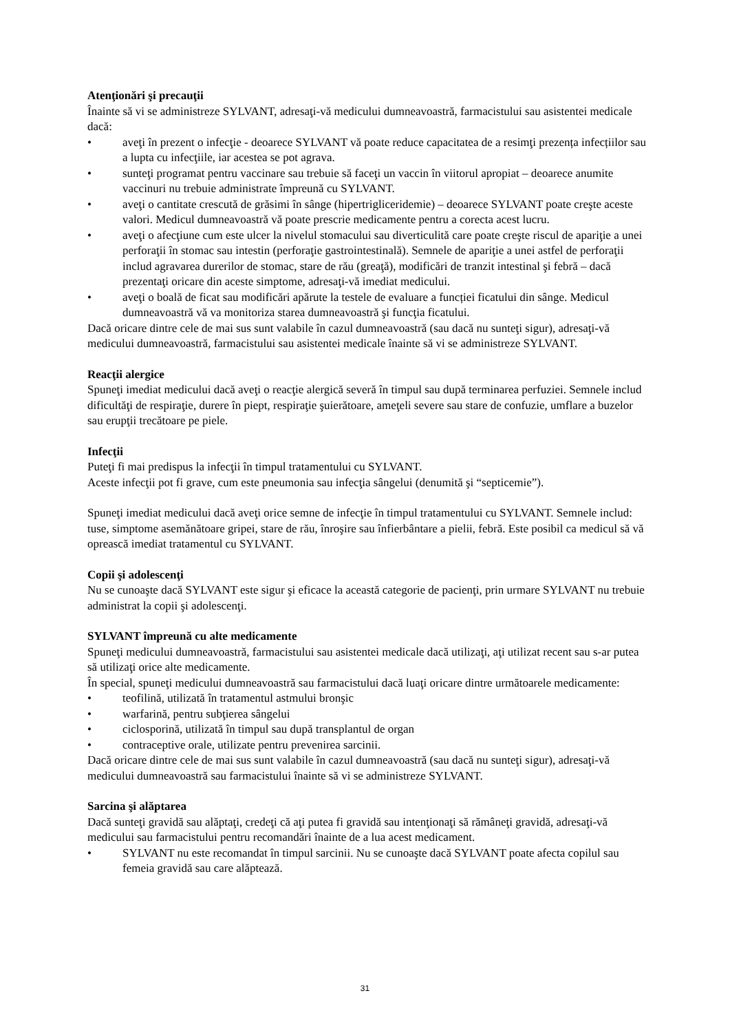Atenţionări şi precauţii
Înainte să vi se administreze SYLVANT, adresaţi-vă medicului dumneavoastră, farmacistului sau asistentei medicale dacă:
• aveţi în prezent o infecţie - deoarece SYLVANT vă poate reduce capacitatea de a resimţi prezența infecțiilor sau a lupta cu infecţiile, iar acestea se pot agrava.
• sunteţi programat pentru vaccinare sau trebuie să faceţi un vaccin în viitorul apropiat – deoarece anumite vaccinuri nu trebuie administrate împreună cu SYLVANT.
• aveţi o cantitate crescută de grăsimi în sânge (hipertrigliceridemie) – deoarece SYLVANT poate creşte aceste valori. Medicul dumneavoastră vă poate prescrie medicamente pentru a corecta acest lucru.
• aveţi o afecţiune cum este ulcer la nivelul stomacului sau diverticulită care poate creşte riscul de apariţie a unei perforaţii în stomac sau intestin (perforaţie gastrointestinală). Semnele de apariţie a unei astfel de perforaţii includ agravarea durerilor de stomac, stare de rău (greaţă), modificări de tranzit intestinal şi febră – dacă prezentaţi oricare din aceste simptome, adresaţi-vă imediat medicului.
• aveţi o boală de ficat sau modificări apărute la testele de evaluare a funcției ficatului din sânge. Medicul dumneavoastră vă va monitoriza starea dumneavoastră şi funcţia ficatului.
Dacă oricare dintre cele de mai sus sunt valabile în cazul dumneavoastră (sau dacă nu sunteţi sigur), adresaţi-vă medicului dumneavoastră, farmacistului sau asistentei medicale înainte să vi se administreze SYLVANT.
Reacţii alergice
Spuneţi imediat medicului dacă aveţi o reacţie alergică severă în timpul sau după terminarea perfuziei. Semnele includ dificultăţi de respiraţie, durere în piept, respiraţie şuierătoare, ameţeli severe sau stare de confuzie, umflare a buzelor sau erupţii trecătoare pe piele.
Infecţii
Puteţi fi mai predispus la infecţii în timpul tratamentului cu SYLVANT.
Aceste infecţii pot fi grave, cum este pneumonia sau infecţia sângelui (denumită şi “septicemie”).
Spuneţi imediat medicului dacă aveţi orice semne de infecţie în timpul tratamentului cu SYLVANT. Semnele includ: tuse, simptome asemănătoare gripei, stare de rău, înroşire sau înfierbântare a pielii, febră. Este posibil ca medicul să vă oprească imediat tratamentul cu SYLVANT.
Copii şi adolescenţi
Nu se cunoaşte dacă SYLVANT este sigur şi eficace la această categorie de pacienţi, prin urmare SYLVANT nu trebuie administrat la copii şi adolescenţi.
SYLVANT împreună cu alte medicamente
Spuneţi medicului dumneavoastră, farmacistului sau asistentei medicale dacă utilizaţi, aţi utilizat recent sau s-ar putea să utilizaţi orice alte medicamente.
În special, spuneţi medicului dumneavoastră sau farmacistului dacă luaţi oricare dintre următoarele medicamente:
• teofilină, utilizată în tratamentul astmului bronşic
• warfarină, pentru subţierea sângelui
• ciclosporină, utilizată în timpul sau după transplantul de organ
• contraceptive orale, utilizate pentru prevenirea sarcinii.
Dacă oricare dintre cele de mai sus sunt valabile în cazul dumneavoastră (sau dacă nu sunteţi sigur), adresaţi-vă medicului dumneavoastră sau farmacistului înainte să vi se administreze SYLVANT.
Sarcina şi alăptarea
Dacă sunteţi gravidă sau alăptaţi, credeţi că aţi putea fi gravidă sau intenţionaţi să rămâneţi gravidă, adresaţi-vă medicului sau farmacistului pentru recomandări înainte de a lua acest medicament.
• SYLVANT nu este recomandat în timpul sarcinii. Nu se cunoaşte dacă SYLVANT poate afecta copilul sau femeia gravidă sau care alăptează.
31